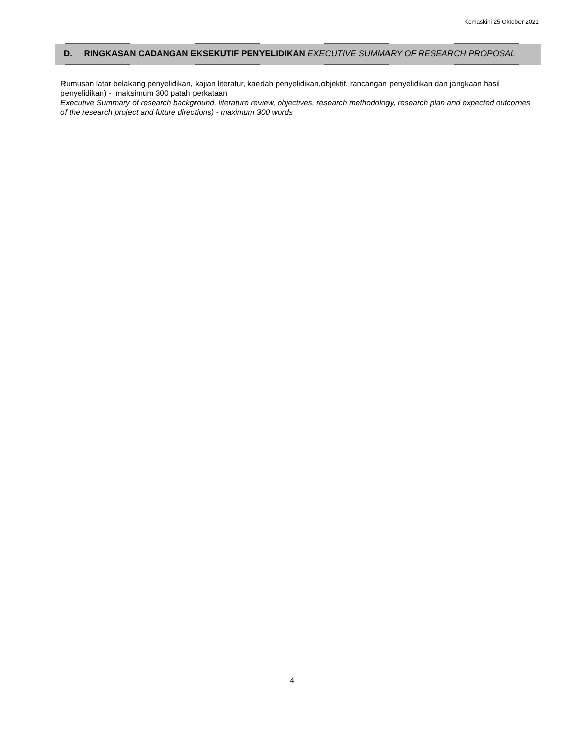Kemaskini 25 Oktober 2021
| D. RINGKASAN CADANGAN EKSEKUTIF PENYELIDIKAN EXECUTIVE SUMMARY OF RESEARCH PROPOSAL |
| --- |
| Rumusan latar belakang penyelidikan, kajian literatur, kaedah penyelidikan,objektif, rancangan penyelidikan dan jangkaan hasil penyelidikan) - maksimum 300 patah perkataan Executive Summary of research background, literature review, objectives, research methodology, research plan and expected outcomes of the research project and future directions) - maximum 300 words |
4